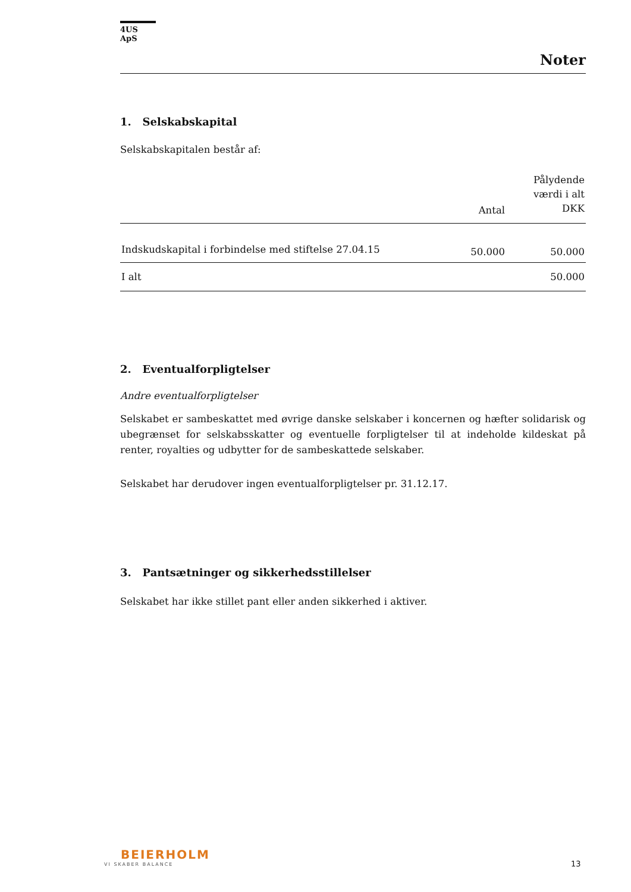4US ApS
Noter
1. Selskabskapital
Selskabskapitalen består af:
| | Antal | Pålydende værdi i alt DKK |
| --- | --- | --- |
| Indskudskapital i forbindelse med stiftelse 27.04.15 | 50.000 | 50.000 |
| I alt | | 50.000 |
2. Eventualforpligtelser
Andre eventualforpligtelser
Selskabet er sambeskattet med øvrige danske selskaber i koncernen og hæfter solidarisk og ubegrænset for selskabsskatter og eventuelle forpligtelser til at indeholde kildeskat på renter, royalties og udbytter for de sambeskattede selskaber.
Selskabet har derudover ingen eventualforpligtelser pr. 31.12.17.
3. Pantsætninger og sikkerhedsstillelser
Selskabet har ikke stillet pant eller anden sikkerhed i aktiver.
BEIERHOLM
VI SKABER BALANCE
13